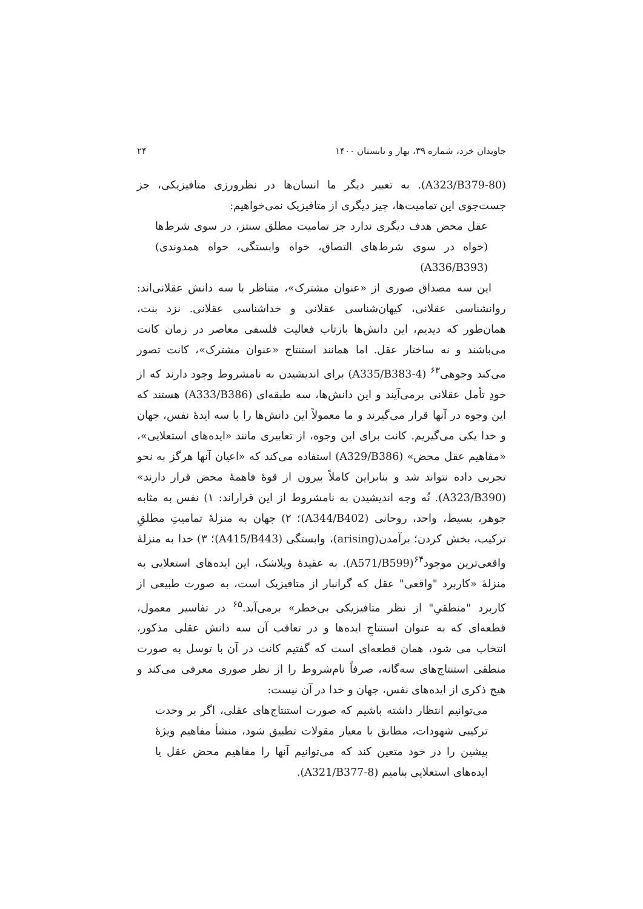جاویدان خرد، شماره ۳۹، بهار و تابستان ۱۴۰۰ ۲۴
(A323/B379-80). به تعبیر دیگر ما انسان‌ها در نظرورزی متافیزیکی، جز جست‌جوی این تمامیت‌ها، چیز دیگری از متافیزیک نمی‌خواهیم:
عقل محض هدف دیگری ندارد جز تمامیت مطلق سنتز، در سوی شرط‌ها (خواه در سوی شرط‌های التصاق، خواه وابستگی، خواه همدوندی) (A336/B393)
این سه مصداق صوری از «عنوان مشترک»، متناظر با سه دانش عقلانی‌اند: روانشناسی عقلانی، کیهان‌شناسی عقلانی و خداشناسی عقلانی. نزد بنت، همان‌طور که دیدیم، این دانش‌ها بازتاب فعالیت فلسفی معاصر در زمان کانت می‌باشند و نه ساختار عقل. اما همانند استنتاج «عنوان مشترک»، کانت تصور می‌کند وجوهی<sup>۶۳</sup> (A335/B383-4) برای اندیشیدن به نامشروط وجود دارند که از خودِ تأمل عقلانی برمی‌آیند و این دانش‌ها، سه طبقه‌ای (A333/B386) هستند که این وجوه در آنها قرار می‌گیرند و ما معمولاً این دانش‌ها را با سه ایدهٔ نفس، جهان و خدا یکی می‌گیریم. کانت برای این وجوه، از تعابیری مانند «ایده‌های استعلایی»، «مفاهیم عقل محض» (A329/B386) استفاده می‌کند که «اعیان آنها هرگز به نحو تجربی داده نتواند شد و بنابراین کاملاً بیرون از قوهٔ فاهمهٔ محض قرار دارند» (A323/B390). نُه وجه اندیشیدن به نامشروط از این قراراند: ۱) نفس به مثابه جوهر، بسیط، واحد، روحانی (A344/B402)؛ ۲) جهان به منزلهٔ تمامیتِ مطلقِ ترکیب، بخش کردن؛ برآمدن(arising)، وابستگی (A415/B443)؛ ۳) خدا به منزلهٔ واقعی‌ترین موجود<sup>۶۴</sup>(A571/B599). به عقیدهٔ ویلاشک، این ایده‌های استعلایی به منزلهٔ «کاربرد "واقعی" عقل که گرانبار از متافیزیک است، به صورت طبیعی از کاربرد "منطقیِ" از نظر متافیزیکی بی‌خطر» برمی‌آید.<sup>۶۵</sup> در تفاسیر معمول، قطعه‌ای که به عنوان استنتاجِ ایده‌ها و در تعاقب آن سه دانش عقلی مذکور، انتخاب می شود، همان قطعه‌ای است که گفتیم کانت در آن با توسل به صورت منطقی استنتاج‌های سه‌گانه، صرفاً نام‌شروط را از نظر صوری معرفی می‌کند و هیچ ذکری از ایده‌های نفس، جهان و خدا در آن نیست:
می‌توانیم انتظار داشته باشیم که صورت استنتاج‌های عقلی، اگر بر وحدت ترکیبی شهودات، مطابق با معیار مقولات تطبیق شود، منشأ مفاهیم ویژهٔ پیشین را در خود متعین کند که می‌توانیم آنها را مفاهیم محض عقل یا ایده‌های استعلایی بنامیم (A321/B377-8).